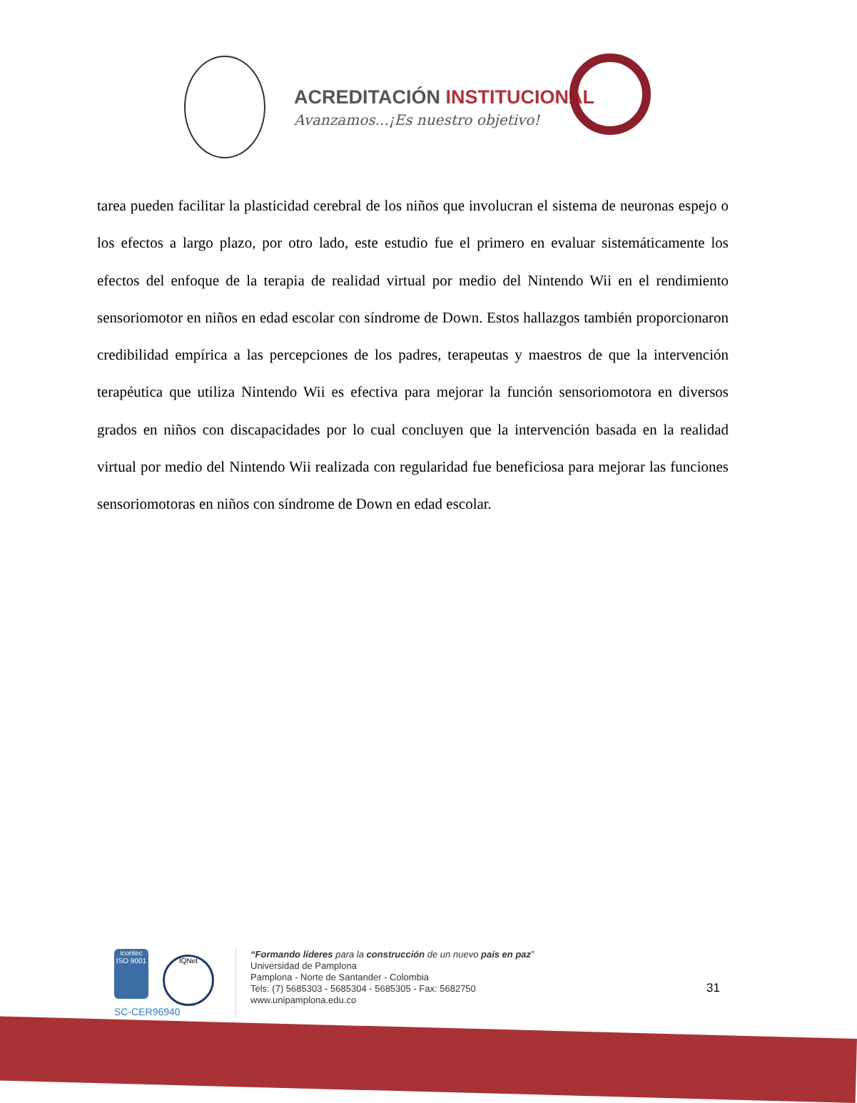ACREDITACIÓN INSTITUCIONAL
Avanzamos...¡Es nuestro objetivo!
tarea pueden facilitar la plasticidad cerebral de los niños que involucran el sistema de neuronas espejo o los efectos a largo plazo, por otro lado, este estudio fue el primero en evaluar sistemáticamente los efectos del enfoque de la terapia de realidad virtual por medio del Nintendo Wii en el rendimiento sensoriomotor en niños en edad escolar con síndrome de Down. Estos hallazgos también proporcionaron credibilidad empírica a las percepciones de los padres, terapeutas y maestros de que la intervención terapéutica que utiliza Nintendo Wii es efectiva para mejorar la función sensoriomotora en diversos grados en niños con discapacidades por lo cual concluyen que la intervención basada en la realidad virtual por medio del Nintendo Wii realizada con regularidad fue beneficiosa para mejorar las funciones sensoriomotoras en niños con síndrome de Down en edad escolar.
icontec
ISO 9001 IQNet
SC-CER96940
“Formando líderes para la construcción de un nuevo país en paz”
Universidad de Pamplona
Pamplona - Norte de Santander - Colombia
Tels: (7) 5685303 - 5685304 - 5685305 - Fax: 5682750
www.unipamplona.edu.co
31